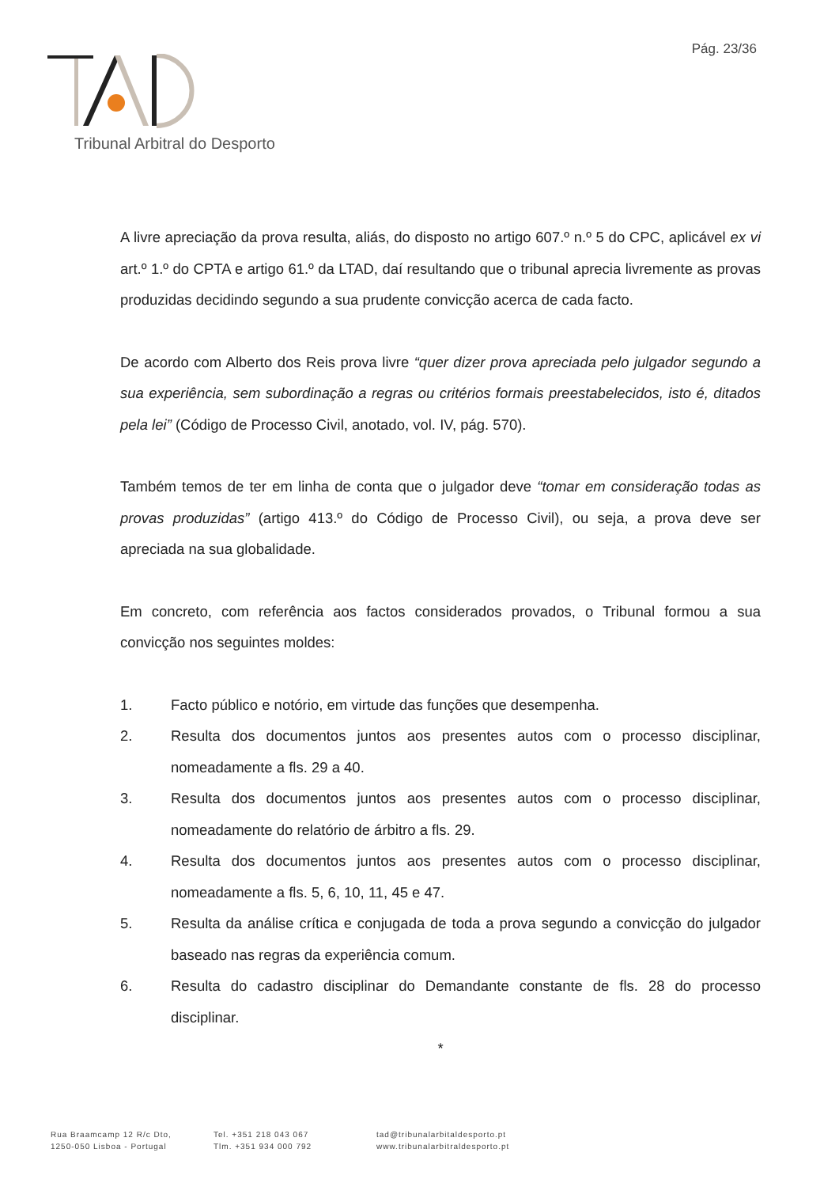Pág. 23/36
Tribunal Arbitral do Desporto
A livre apreciação da prova resulta, aliás, do disposto no artigo 607.º n.º 5 do CPC, aplicável ex vi art.º 1.º do CPTA e artigo 61.º da LTAD, daí resultando que o tribunal aprecia livremente as provas produzidas decidindo segundo a sua prudente convicção acerca de cada facto.
De acordo com Alberto dos Reis prova livre “quer dizer prova apreciada pelo julgador segundo a sua experiência, sem subordinação a regras ou critérios formais preestabelecidos, isto é, ditados pela lei” (Código de Processo Civil, anotado, vol. IV, pág. 570).
Também temos de ter em linha de conta que o julgador deve “tomar em consideração todas as provas produzidas” (artigo 413.º do Código de Processo Civil), ou seja, a prova deve ser apreciada na sua globalidade.
Em concreto, com referência aos factos considerados provados, o Tribunal formou a sua convicção nos seguintes moldes:
1. Facto público e notório, em virtude das funções que desempenha.
2. Resulta dos documentos juntos aos presentes autos com o processo disciplinar, nomeadamente a fls. 29 a 40.
3. Resulta dos documentos juntos aos presentes autos com o processo disciplinar, nomeadamente do relatório de árbitro a fls. 29.
4. Resulta dos documentos juntos aos presentes autos com o processo disciplinar, nomeadamente a fls. 5, 6, 10, 11, 45 e 47.
5. Resulta da análise crítica e conjugada de toda a prova segundo a convicção do julgador baseado nas regras da experiência comum.
6. Resulta do cadastro disciplinar do Demandante constante de fls. 28 do processo disciplinar.
*
Rua Braamcamp 12 R/c Dto,
1250-050 Lisboa - Portugal
Tel. +351 218 043 067
Tlm. +351 934 000 792
tad@tribunalarbitaldesporto.pt
www.tribunalarbitraldesporto.pt